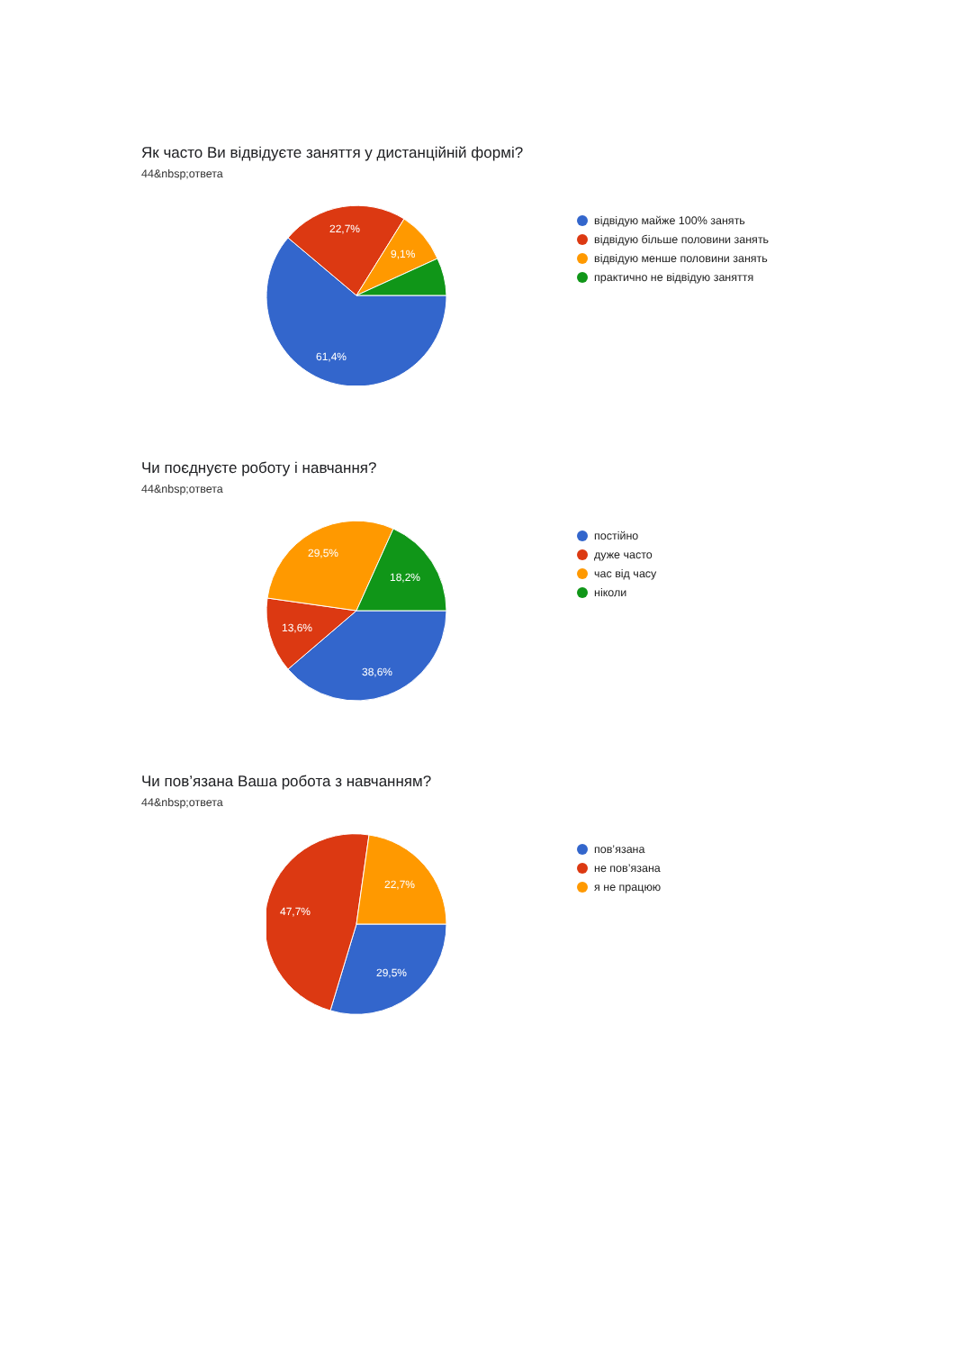Як часто Ви відвідуєте заняття у дистанційній формі?
44&nbsp;ответа
61,4%
22,7%
9,1%
відвідую майже 100% занять
відвідую більше половини занять
відвідую менше половини занять
практично не відвідую заняття
Чи поєднуєте роботу і навчання?
44&nbsp;ответа
38,6%
13,6%
29,5%
18,2%
постійно
дуже часто
час від часу
ніколи
Чи пов’язана Ваша робота з навчанням?
44&nbsp;ответа
29,5%
47,7%
22,7%
пов’язана
не пов’язана
я не працюю